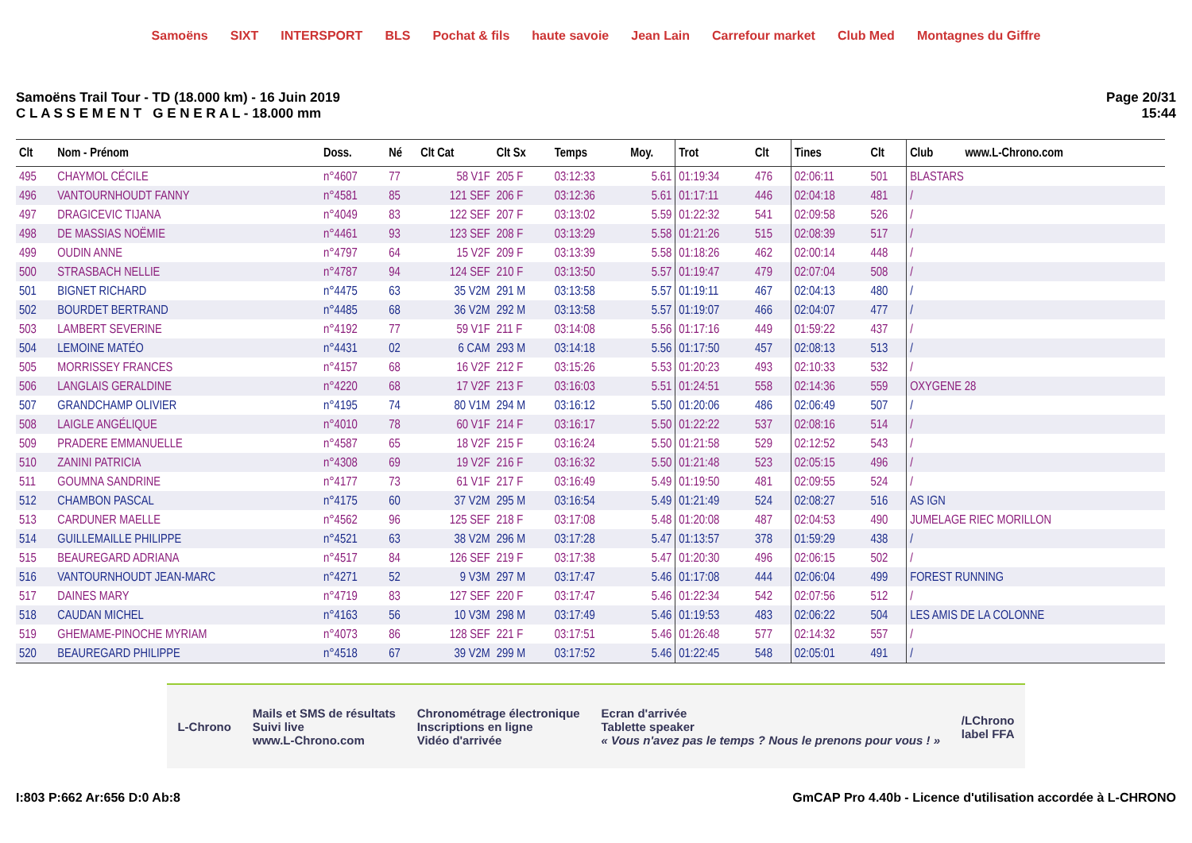Samoëns SIXT INTERSPORT BLS Pochat & fils haute savoie Jean Lain Carrefour market Club Med Montagnes du Giffre
Samoëns Trail Tour - TD (18.000 km) - 16 Juin 2019
C L A S S E M E N T G E N E R A L - 18.000 mm
Page 20/31
15:44
| Clt | Nom - Prénom | Doss. | Né | Clt Cat | Clt Sx | Temps | Moy. | Trot | Clt | Tines | Clt | Club www.L-Chrono.com |
| --- | --- | --- | --- | --- | --- | --- | --- | --- | --- | --- | --- | --- |
| 495 | CHAYMOL CÉCILE | n°4607 | 77 | 58 V1F | 205 F | 03:12:33 | 5.61 | 01:19:34 | 476 | 02:06:11 | 501 | BLASTARS |
| 496 | VANTOURNHOUDT FANNY | n°4581 | 85 | 121 SEF | 206 F | 03:12:36 | 5.61 | 01:17:11 | 446 | 02:04:18 | 481 | / |
| 497 | DRAGICEVIC TIJANA | n°4049 | 83 | 122 SEF | 207 F | 03:13:02 | 5.59 | 01:22:32 | 541 | 02:09:58 | 526 | / |
| 498 | DE MASSIAS NOËMIE | n°4461 | 93 | 123 SEF | 208 F | 03:13:29 | 5.58 | 01:21:26 | 515 | 02:08:39 | 517 | / |
| 499 | OUDIN ANNE | n°4797 | 64 | 15 V2F | 209 F | 03:13:39 | 5.58 | 01:18:26 | 462 | 02:00:14 | 448 | / |
| 500 | STRASBACH NELLIE | n°4787 | 94 | 124 SEF | 210 F | 03:13:50 | 5.57 | 01:19:47 | 479 | 02:07:04 | 508 | / |
| 501 | BIGNET RICHARD | n°4475 | 63 | 35 V2M | 291 M | 03:13:58 | 5.57 | 01:19:11 | 467 | 02:04:13 | 480 | / |
| 502 | BOURDET BERTRAND | n°4485 | 68 | 36 V2M | 292 M | 03:13:58 | 5.57 | 01:19:07 | 466 | 02:04:07 | 477 | / |
| 503 | LAMBERT SEVERINE | n°4192 | 77 | 59 V1F | 211 F | 03:14:08 | 5.56 | 01:17:16 | 449 | 01:59:22 | 437 | / |
| 504 | LEMOINE MATÉO | n°4431 | 02 | 6 CAM | 293 M | 03:14:18 | 5.56 | 01:17:50 | 457 | 02:08:13 | 513 | / |
| 505 | MORRISSEY FRANCES | n°4157 | 68 | 16 V2F | 212 F | 03:15:26 | 5.53 | 01:20:23 | 493 | 02:10:33 | 532 | / |
| 506 | LANGLAIS GERALDINE | n°4220 | 68 | 17 V2F | 213 F | 03:16:03 | 5.51 | 01:24:51 | 558 | 02:14:36 | 559 | OXYGENE 28 |
| 507 | GRANDCHAMP OLIVIER | n°4195 | 74 | 80 V1M | 294 M | 03:16:12 | 5.50 | 01:20:06 | 486 | 02:06:49 | 507 | / |
| 508 | LAIGLE ANGÉLIQUE | n°4010 | 78 | 60 V1F | 214 F | 03:16:17 | 5.50 | 01:22:22 | 537 | 02:08:16 | 514 | / |
| 509 | PRADERE EMMANUELLE | n°4587 | 65 | 18 V2F | 215 F | 03:16:24 | 5.50 | 01:21:58 | 529 | 02:12:52 | 543 | / |
| 510 | ZANINI PATRICIA | n°4308 | 69 | 19 V2F | 216 F | 03:16:32 | 5.50 | 01:21:48 | 523 | 02:05:15 | 496 | / |
| 511 | GOUMNA SANDRINE | n°4177 | 73 | 61 V1F | 217 F | 03:16:49 | 5.49 | 01:19:50 | 481 | 02:09:55 | 524 | / |
| 512 | CHAMBON PASCAL | n°4175 | 60 | 37 V2M | 295 M | 03:16:54 | 5.49 | 01:21:49 | 524 | 02:08:27 | 516 | AS IGN |
| 513 | CARDUNER MAELLE | n°4562 | 96 | 125 SEF | 218 F | 03:17:08 | 5.48 | 01:20:08 | 487 | 02:04:53 | 490 | JUMELAGE RIEC MORILLON |
| 514 | GUILLEMAILLE PHILIPPE | n°4521 | 63 | 38 V2M | 296 M | 03:17:28 | 5.47 | 01:13:57 | 378 | 01:59:29 | 438 | / |
| 515 | BEAUREGARD ADRIANA | n°4517 | 84 | 126 SEF | 219 F | 03:17:38 | 5.47 | 01:20:30 | 496 | 02:06:15 | 502 | / |
| 516 | VANTOURNHOUDT JEAN-MARC | n°4271 | 52 | 9 V3M | 297 M | 03:17:47 | 5.46 | 01:17:08 | 444 | 02:06:04 | 499 | FOREST RUNNING |
| 517 | DAINES MARY | n°4719 | 83 | 127 SEF | 220 F | 03:17:47 | 5.46 | 01:22:34 | 542 | 02:07:56 | 512 | / |
| 518 | CAUDAN MICHEL | n°4163 | 56 | 10 V3M | 298 M | 03:17:49 | 5.46 | 01:19:53 | 483 | 02:06:22 | 504 | LES AMIS DE LA COLONNE |
| 519 | GHEMAME-PINOCHE MYRIAM | n°4073 | 86 | 128 SEF | 221 F | 03:17:51 | 5.46 | 01:26:48 | 577 | 02:14:32 | 557 | / |
| 520 | BEAUREGARD PHILIPPE | n°4518 | 67 | 39 V2M | 299 M | 03:17:52 | 5.46 | 01:22:45 | 548 | 02:05:01 | 491 | / |
L-Chrono
Mails et SMS de résultats
Suivi live
www.L-Chrono.com
Chronométrage électronique
Inscriptions en ligne
Vidéo d'arrivée
Ecran d'arrivée
Tablette speaker
« Vous n'avez pas le temps ? Nous le prenons pour vous ! »
/LChrono
label FFA
I:803 P:662 Ar:656 D:0 Ab:8 GmCAP Pro 4.40b - Licence d'utilisation accordée à L-CHRONO